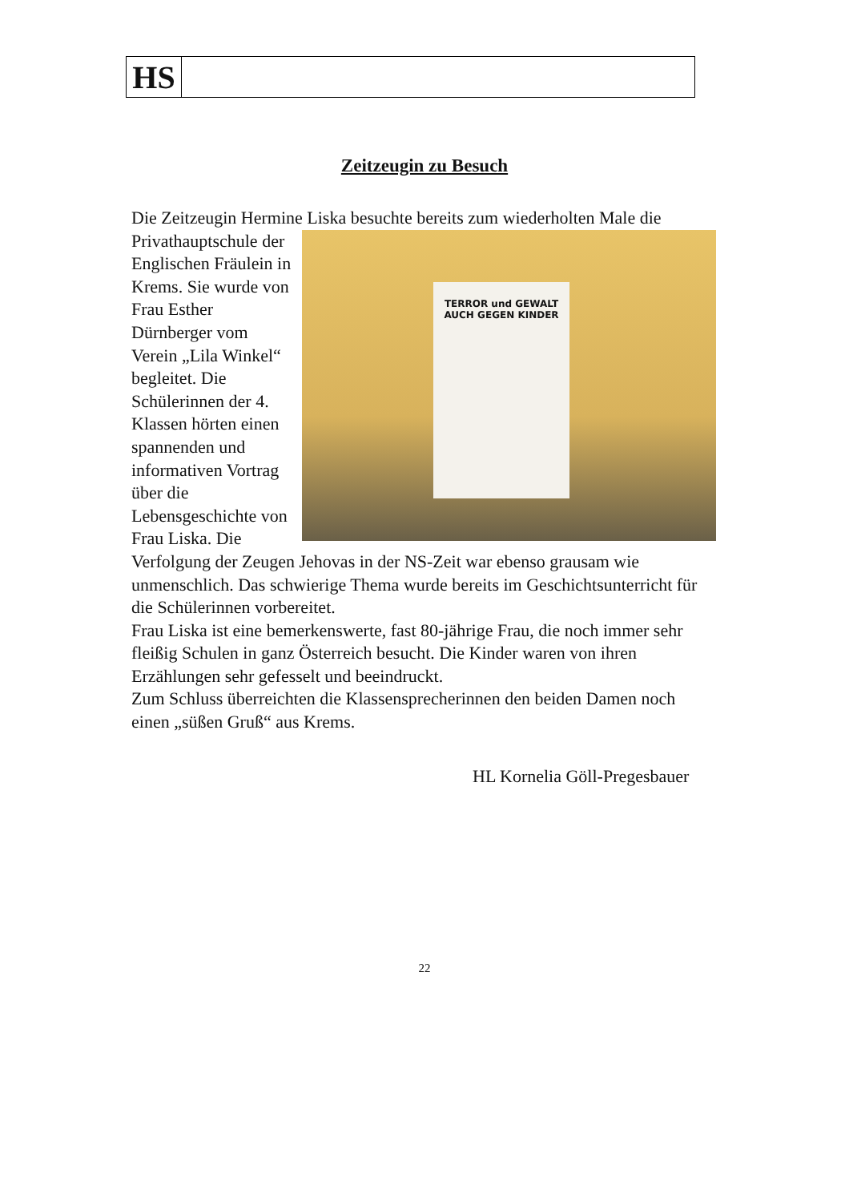| HS | |
Zeitzeugin zu Besuch
Die Zeitzeugin Hermine Liska besuchte bereits zum wiederholten Male TERROR und GEWALT
AUCH GEGEN KINDER die Privathauptschule der Englischen Fräulein in Krems. Sie wurde von Frau Esther Dürnberger vom Verein „Lila Winkel“ begleitet. Die Schülerinnen der 4. Klassen hörten einen spannenden und informativen Vortrag über die Lebensgeschichte von Frau Liska. Die Verfolgung der Zeugen Jehovas in der NS-Zeit war ebenso grausam wie unmenschlich. Das schwierige Thema wurde bereits im Geschichtsunterricht für die Schülerinnen vorbereitet.
Frau Liska ist eine bemerkenswerte, fast 80-jährige Frau, die noch immer sehr fleißig Schulen in ganz Österreich besucht. Die Kinder waren von ihren Erzählungen sehr gefesselt und beeindruckt.
Zum Schluss überreichten die Klassensprecherinnen den beiden Damen noch einen „süßen Gruß“ aus Krems.
HL Kornelia Göll-Pregesbauer
22